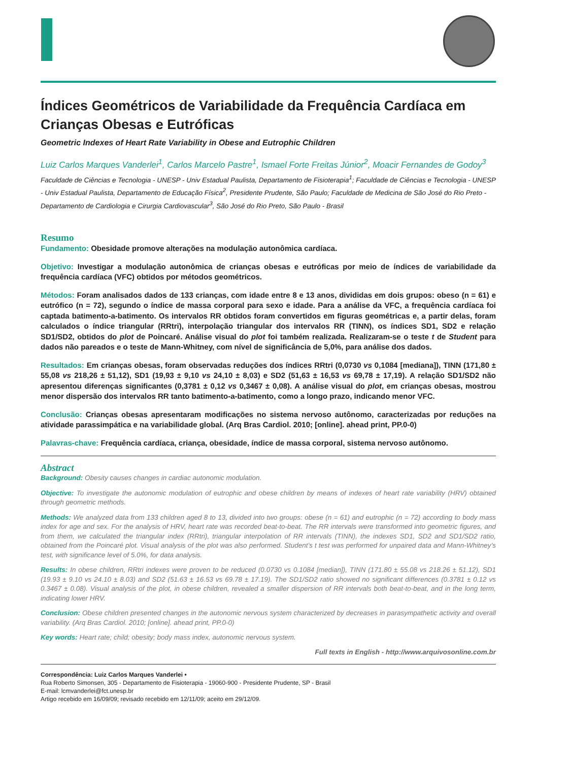Índices Geométricos de Variabilidade da Frequência Cardíaca em Crianças Obesas e Eutróficas
Geometric Indexes of Heart Rate Variability in Obese and Eutrophic Children
Luiz Carlos Marques Vanderlei<sup>1</sup>, Carlos Marcelo Pastre<sup>1</sup>, Ismael Forte Freitas Júnior<sup>2</sup>, Moacir Fernandes de Godoy<sup>3</sup>
Faculdade de Ciências e Tecnologia - UNESP - Univ Estadual Paulista, Departamento de Fisioterapia<sup>1</sup>; Faculdade de Ciências e Tecnologia - UNESP - Univ Estadual Paulista, Departamento de Educação Física<sup>2</sup>, Presidente Prudente, São Paulo; Faculdade de Medicina de São José do Rio Preto - Departamento de Cardiologia e Cirurgia Cardiovascular<sup>3</sup>, São José do Rio Preto, São Paulo - Brasil
Resumo
Fundamento: Obesidade promove alterações na modulação autonômica cardíaca.
Objetivo: Investigar a modulação autonômica de crianças obesas e eutróficas por meio de índices de variabilidade da frequência cardíaca (VFC) obtidos por métodos geométricos.
Métodos: Foram analisados dados de 133 crianças, com idade entre 8 e 13 anos, divididas em dois grupos: obeso (n = 61) e eutrófico (n = 72), segundo o índice de massa corporal para sexo e idade. Para a análise da VFC, a frequência cardíaca foi captada batimento-a-batimento. Os intervalos RR obtidos foram convertidos em figuras geométricas e, a partir delas, foram calculados o índice triangular (RRtri), interpolação triangular dos intervalos RR (TINN), os índices SD1, SD2 e relação SD1/SD2, obtidos do plot de Poincaré. Análise visual do plot foi também realizada. Realizaram-se o teste t de Student para dados não pareados e o teste de Mann-Whitney, com nível de significância de 5,0%, para análise dos dados.
Resultados: Em crianças obesas, foram observadas reduções dos índices RRtri (0,0730 vs 0,1084 [mediana]), TINN (171,80 ± 55,08 vs 218,26 ± 51,12), SD1 (19,93 ± 9,10 vs 24,10 ± 8,03) e SD2 (51,63 ± 16,53 vs 69,78 ± 17,19). A relação SD1/SD2 não apresentou diferenças significantes (0,3781 ± 0,12 vs 0,3467 ± 0,08). A análise visual do plot, em crianças obesas, mostrou menor dispersão dos intervalos RR tanto batimento-a-batimento, como a longo prazo, indicando menor VFC.
Conclusão: Crianças obesas apresentaram modificações no sistema nervoso autônomo, caracterizadas por reduções na atividade parassimpática e na variabilidade global. (Arq Bras Cardiol. 2010; [online]. ahead print, PP.0-0)
Palavras-chave: Frequência cardíaca, criança, obesidade, índice de massa corporal, sistema nervoso autônomo.
Abstract
Background: Obesity causes changes in cardiac autonomic modulation.
Objective: To investigate the autonomic modulation of eutrophic and obese children by means of indexes of heart rate variability (HRV) obtained through geometric methods.
Methods: We analyzed data from 133 children aged 8 to 13, divided into two groups: obese (n = 61) and eutrophic (n = 72) according to body mass index for age and sex. For the analysis of HRV, heart rate was recorded beat-to-beat. The RR intervals were transformed into geometric figures, and from them, we calculated the triangular index (RRtri), triangular interpolation of RR intervals (TINN), the indexes SD1, SD2 and SD1/SD2 ratio, obtained from the Poincaré plot. Visual analysis of the plot was also performed. Student’s t test was performed for unpaired data and Mann-Whitney’s test, with significance level of 5.0%, for data analysis.
Results: In obese children, RRtri indexes were proven to be reduced (0.0730 vs 0.1084 [median]), TINN (171.80 ± 55.08 vs 218.26 ± 51.12), SD1 (19.93 ± 9.10 vs 24.10 ± 8.03) and SD2 (51.63 ± 16.53 vs 69.78 ± 17.19). The SD1/SD2 ratio showed no significant differences (0.3781 ± 0.12 vs 0.3467 ± 0.08). Visual analysis of the plot, in obese children, revealed a smaller dispersion of RR intervals both beat-to-beat, and in the long term, indicating lower HRV.
Conclusion: Obese children presented changes in the autonomic nervous system characterized by decreases in parasympathetic activity and overall variability. (Arq Bras Cardiol. 2010; [online]. ahead print, PP.0-0)
Key words: Heart rate; child; obesity; body mass index, autonomic nervous system.
Full texts in English - http://www.arquivosonline.com.br
Correspondência: Luiz Carlos Marques Vanderlei •
Rua Roberto Simonsen, 305 - Departamento de Fisioterapia - 19060-900 - Presidente Prudente, SP - Brasil
E-mail: lcmvanderlei@fct.unesp.br
Artigo recebido em 16/09/09; revisado recebido em 12/11/09; aceito em 29/12/09.